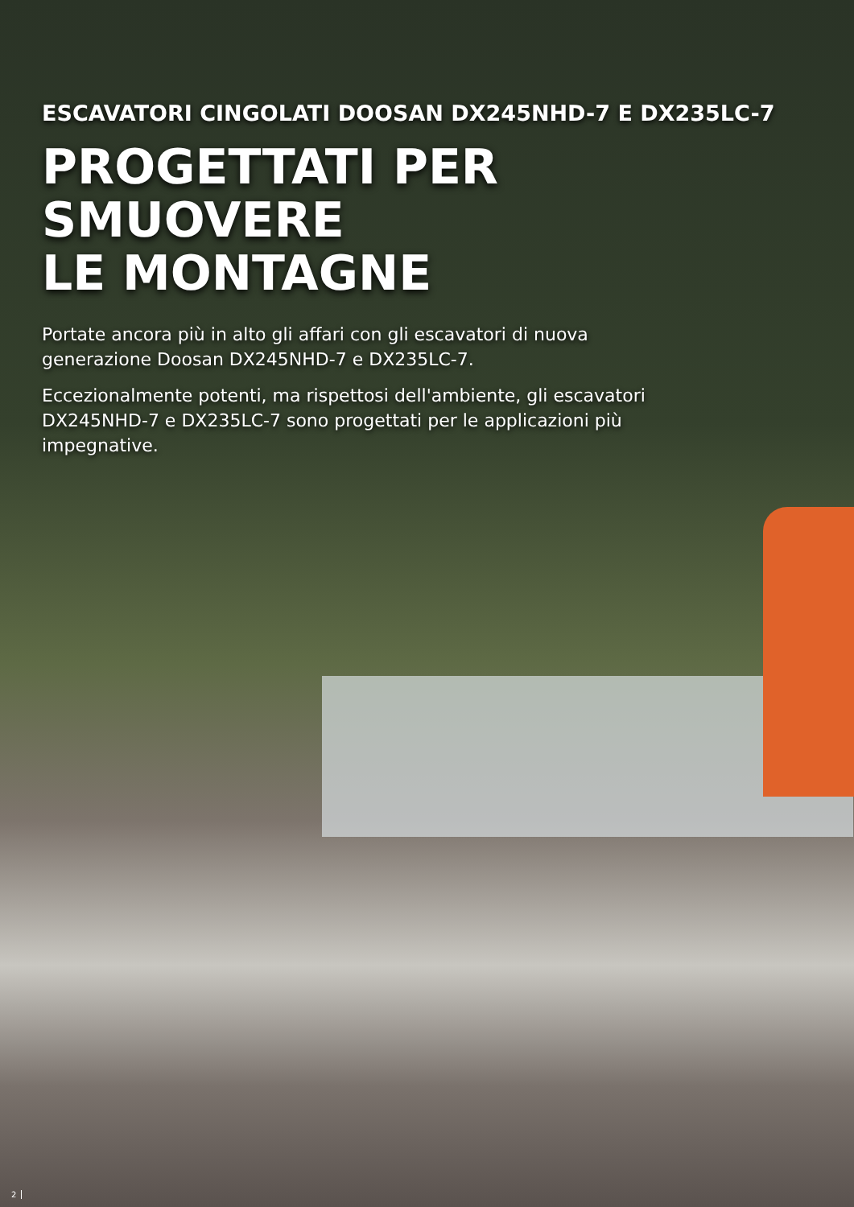ESCAVATORI CINGOLATI DOOSAN DX245NHD-7 E DX235LC-7
PROGETTATI PER SMUOVERE
LE MONTAGNE
Portate ancora più in alto gli affari con gli escavatori di nuova generazione Doosan DX245NHD-7 e DX235LC-7.
Eccezionalmente potenti, ma rispettosi dell'ambiente, gli escavatori DX245NHD-7 e DX235LC-7 sono progettati per le applicazioni più impegnative.
2